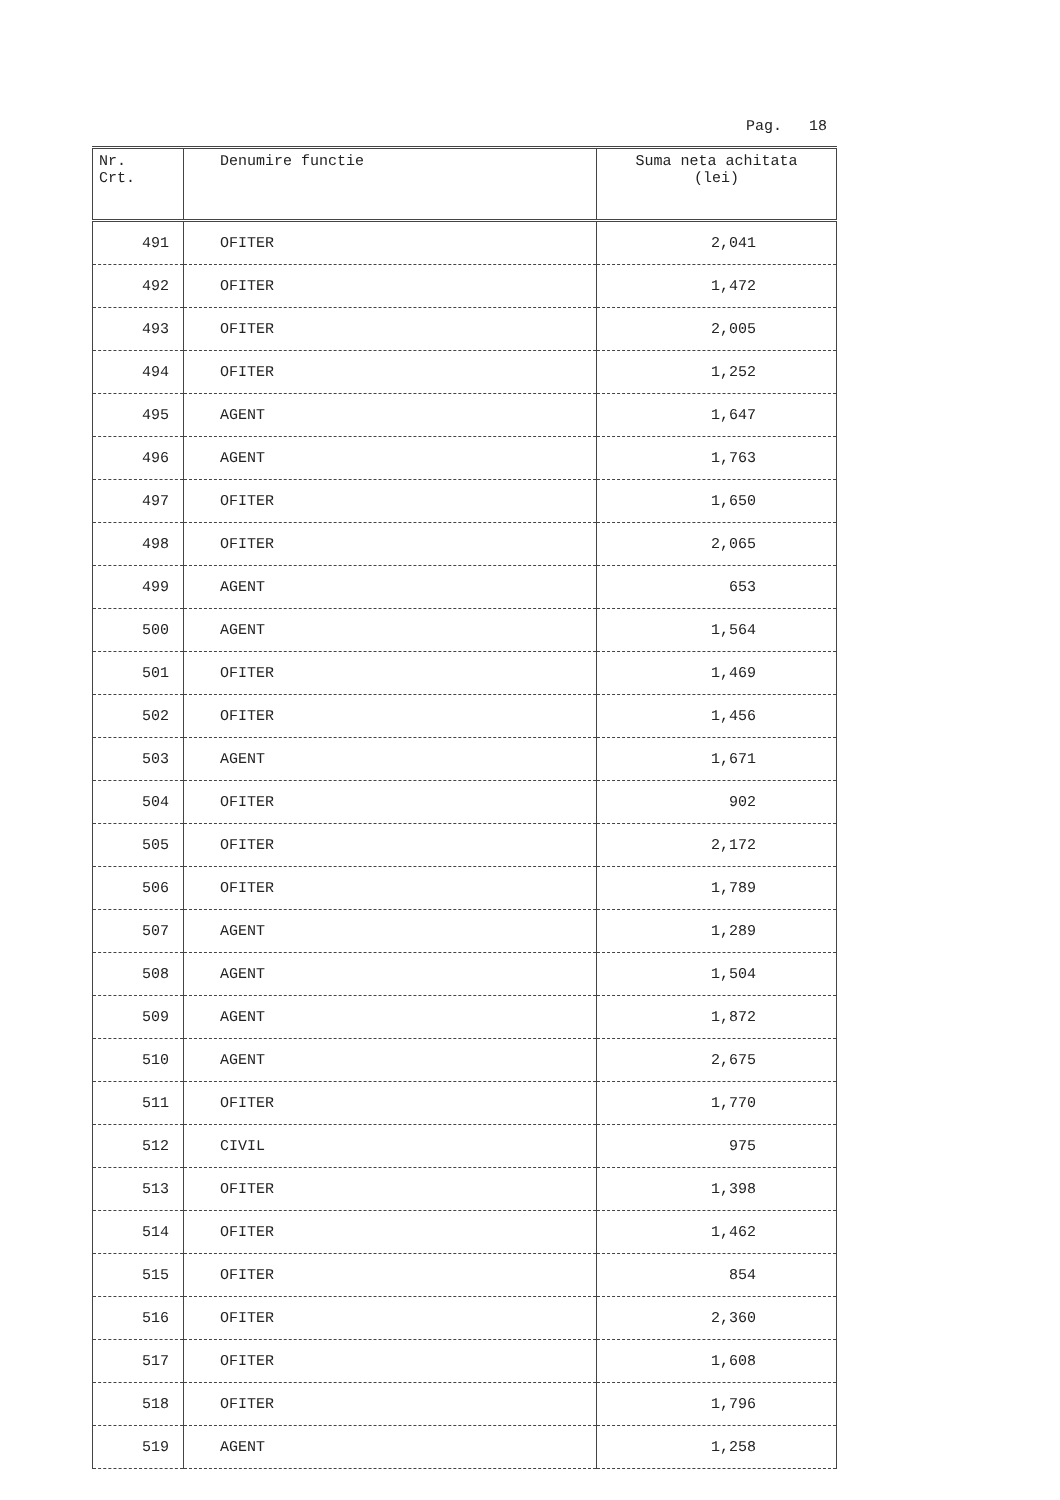Pag. 18
| Nr. Crt. | Denumire functie | Suma neta achitata (lei) |
| --- | --- | --- |
| 491 | OFITER | 2,041 |
| 492 | OFITER | 1,472 |
| 493 | OFITER | 2,005 |
| 494 | OFITER | 1,252 |
| 495 | AGENT | 1,647 |
| 496 | AGENT | 1,763 |
| 497 | OFITER | 1,650 |
| 498 | OFITER | 2,065 |
| 499 | AGENT | 653 |
| 500 | AGENT | 1,564 |
| 501 | OFITER | 1,469 |
| 502 | OFITER | 1,456 |
| 503 | AGENT | 1,671 |
| 504 | OFITER | 902 |
| 505 | OFITER | 2,172 |
| 506 | OFITER | 1,789 |
| 507 | AGENT | 1,289 |
| 508 | AGENT | 1,504 |
| 509 | AGENT | 1,872 |
| 510 | AGENT | 2,675 |
| 511 | OFITER | 1,770 |
| 512 | CIVIL | 975 |
| 513 | OFITER | 1,398 |
| 514 | OFITER | 1,462 |
| 515 | OFITER | 854 |
| 516 | OFITER | 2,360 |
| 517 | OFITER | 1,608 |
| 518 | OFITER | 1,796 |
| 519 | AGENT | 1,258 |